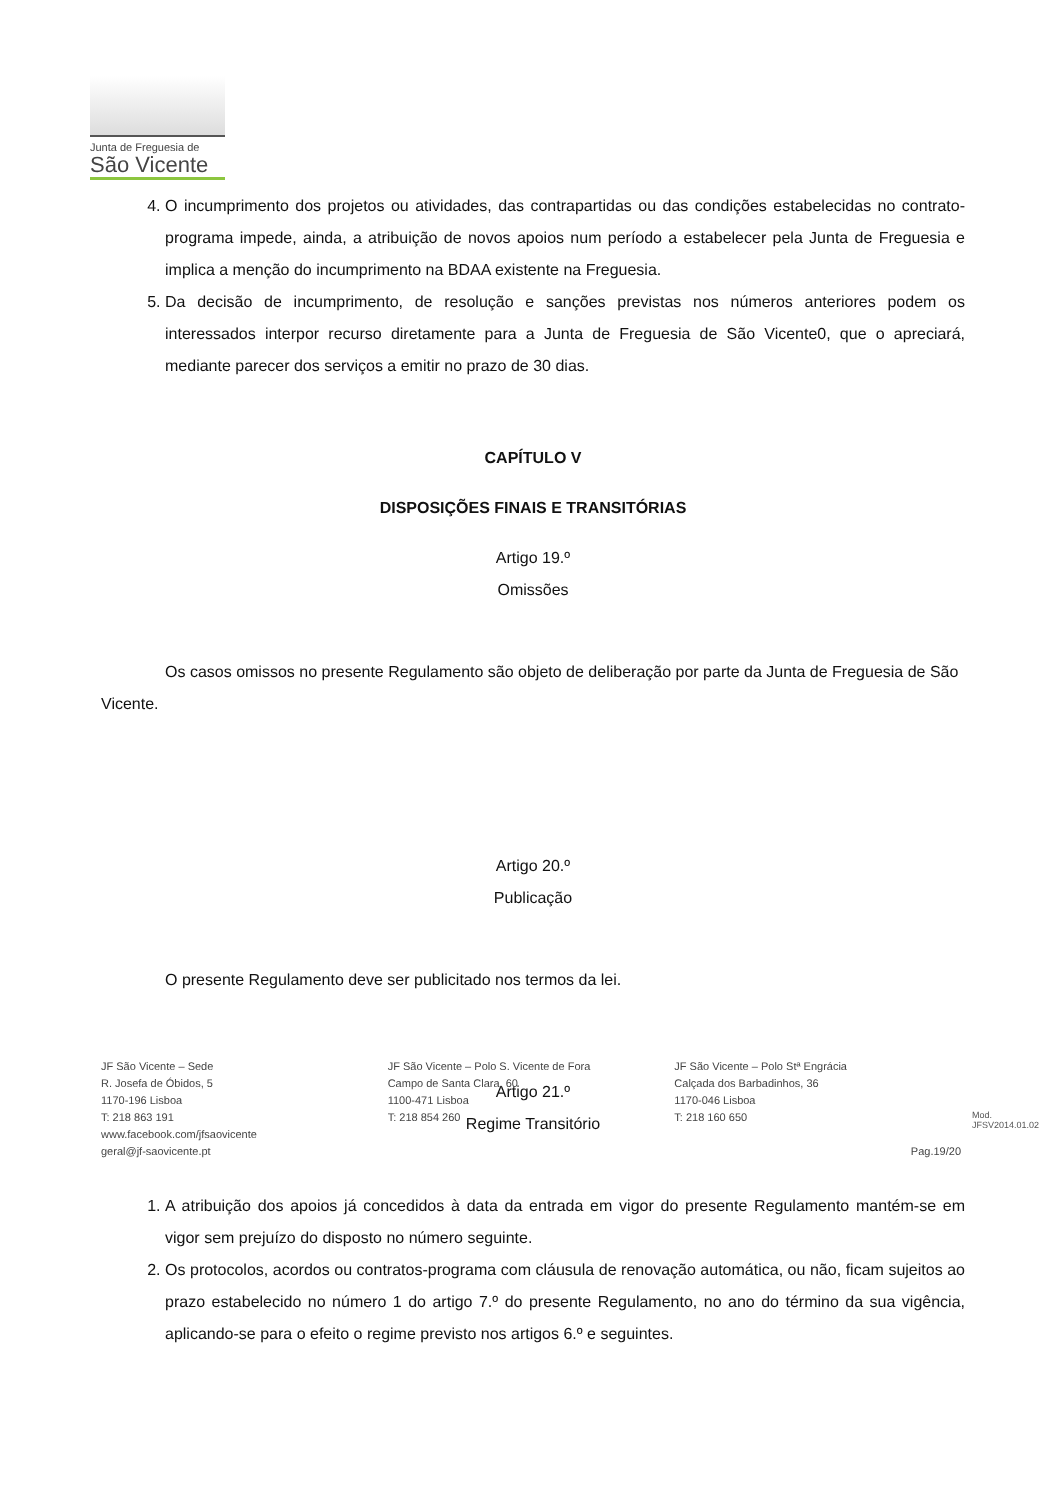Junta de Freguesia de
São Vicente
4. O incumprimento dos projetos ou atividades, das contrapartidas ou das condições estabelecidas no contrato-programa impede, ainda, a atribuição de novos apoios num período a estabelecer pela Junta de Freguesia e implica a menção do incumprimento na BDAA existente na Freguesia.
5. Da decisão de incumprimento, de resolução e sanções previstas nos números anteriores podem os interessados interpor recurso diretamente para a Junta de Freguesia de São Vicente0, que o apreciará, mediante parecer dos serviços a emitir no prazo de 30 dias.
CAPÍTULO V
DISPOSIÇÕES FINAIS E TRANSITÓRIAS
Artigo 19.º
Omissões
Os casos omissos no presente Regulamento são objeto de deliberação por parte da Junta de Freguesia de São Vicente.
Artigo 20.º
Publicação
O presente Regulamento deve ser publicitado nos termos da lei.
Artigo 21.º
Regime Transitório
1. A atribuição dos apoios já concedidos à data da entrada em vigor do presente Regulamento mantém-se em vigor sem prejuízo do disposto no número seguinte.
2. Os protocolos, acordos ou contratos-programa com cláusula de renovação automática, ou não, ficam sujeitos ao prazo estabelecido no número 1 do artigo 7.º do presente Regulamento, no ano do término da sua vigência, aplicando-se para o efeito o regime previsto nos artigos 6.º e seguintes.
JF São Vicente – Sede
R. Josefa de Óbidos, 5
1170-196 Lisboa
T: 218 863 191
www.facebook.com/jfsaovicente
geral@jf-saovicente.pt
JF São Vicente – Polo S. Vicente de Fora
Campo de Santa Clara, 60
1100-471 Lisboa
T: 218 854 260
JF São Vicente – Polo Stª Engrácia
Calçada dos Barbadinhos, 36
1170-046 Lisboa
T: 218 160 650
Pag.19/20
Mod. JFSV2014.01.02